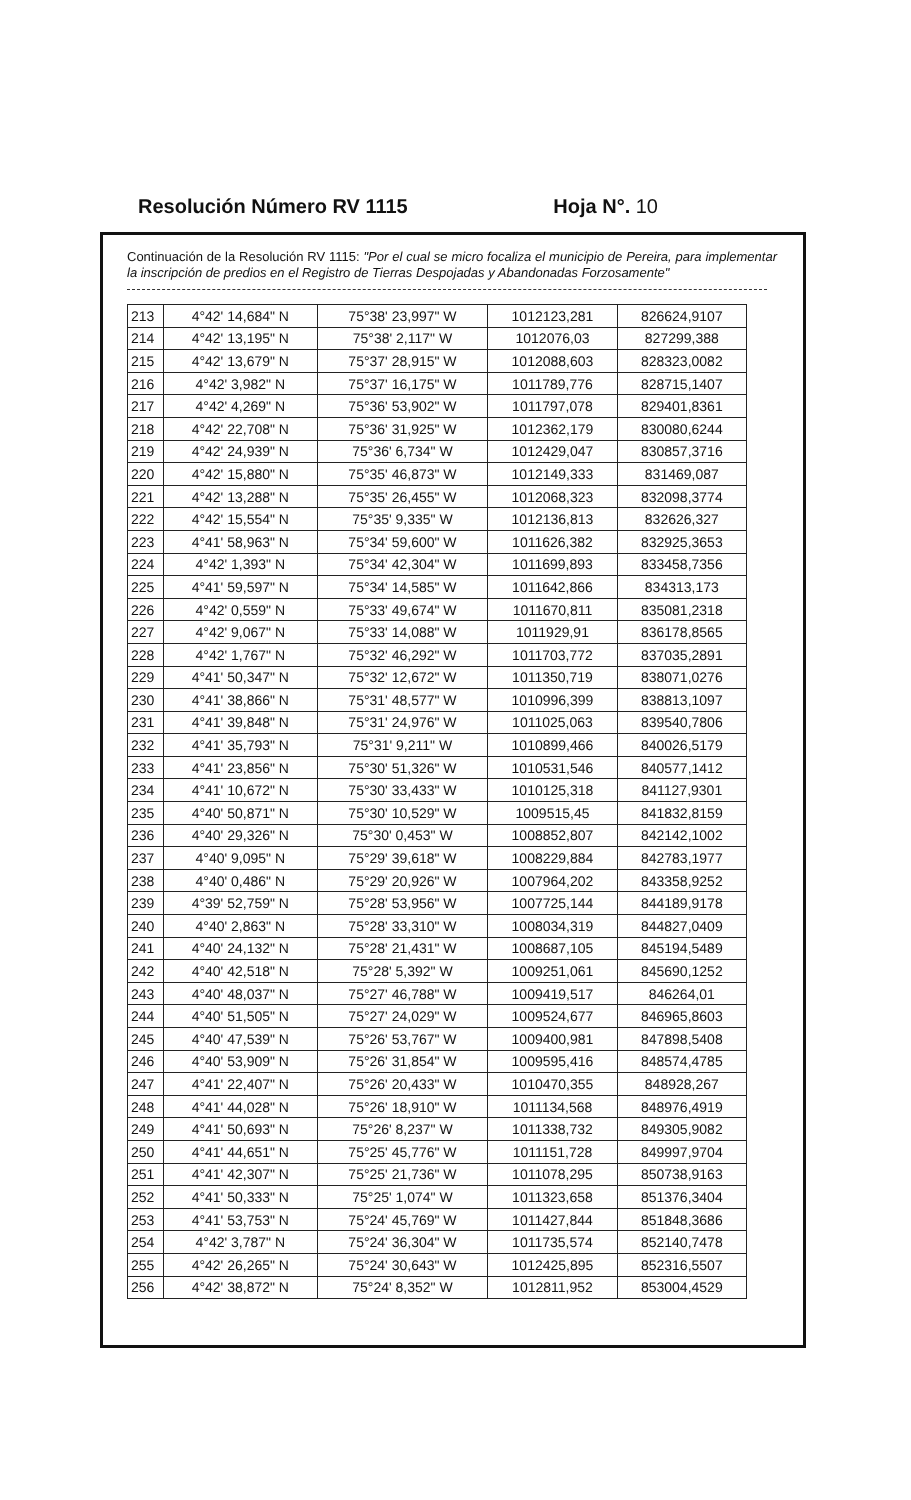Resolución Número RV 1115 Hoja N°. 10
Continuación de la Resolución RV 1115: "Por el cual se micro focaliza el municipio de Pereira, para implementar la inscripción de predios en el Registro de Tierras Despojadas y Abandonadas Forzosamente"
| 213 | 4°42' 14,684" N | 75°38' 23,997" W | 1012123,281 | 826624,9107 |
| 214 | 4°42' 13,195" N | 75°38' 2,117" W | 1012076,03 | 827299,388 |
| 215 | 4°42' 13,679" N | 75°37' 28,915" W | 1012088,603 | 828323,0082 |
| 216 | 4°42' 3,982" N | 75°37' 16,175" W | 1011789,776 | 828715,1407 |
| 217 | 4°42' 4,269" N | 75°36' 53,902" W | 1011797,078 | 829401,8361 |
| 218 | 4°42' 22,708" N | 75°36' 31,925" W | 1012362,179 | 830080,6244 |
| 219 | 4°42' 24,939" N | 75°36' 6,734" W | 1012429,047 | 830857,3716 |
| 220 | 4°42' 15,880" N | 75°35' 46,873" W | 1012149,333 | 831469,087 |
| 221 | 4°42' 13,288" N | 75°35' 26,455" W | 1012068,323 | 832098,3774 |
| 222 | 4°42' 15,554" N | 75°35' 9,335" W | 1012136,813 | 832626,327 |
| 223 | 4°41' 58,963" N | 75°34' 59,600" W | 1011626,382 | 832925,3653 |
| 224 | 4°42' 1,393" N | 75°34' 42,304" W | 1011699,893 | 833458,7356 |
| 225 | 4°41' 59,597" N | 75°34' 14,585" W | 1011642,866 | 834313,173 |
| 226 | 4°42' 0,559" N | 75°33' 49,674" W | 1011670,811 | 835081,2318 |
| 227 | 4°42' 9,067" N | 75°33' 14,088" W | 1011929,91 | 836178,8565 |
| 228 | 4°42' 1,767" N | 75°32' 46,292" W | 1011703,772 | 837035,2891 |
| 229 | 4°41' 50,347" N | 75°32' 12,672" W | 1011350,719 | 838071,0276 |
| 230 | 4°41' 38,866" N | 75°31' 48,577" W | 1010996,399 | 838813,1097 |
| 231 | 4°41' 39,848" N | 75°31' 24,976" W | 1011025,063 | 839540,7806 |
| 232 | 4°41' 35,793" N | 75°31' 9,211" W | 1010899,466 | 840026,5179 |
| 233 | 4°41' 23,856" N | 75°30' 51,326" W | 1010531,546 | 840577,1412 |
| 234 | 4°41' 10,672" N | 75°30' 33,433" W | 1010125,318 | 841127,9301 |
| 235 | 4°40' 50,871" N | 75°30' 10,529" W | 1009515,45 | 841832,8159 |
| 236 | 4°40' 29,326" N | 75°30' 0,453" W | 1008852,807 | 842142,1002 |
| 237 | 4°40' 9,095" N | 75°29' 39,618" W | 1008229,884 | 842783,1977 |
| 238 | 4°40' 0,486" N | 75°29' 20,926" W | 1007964,202 | 843358,9252 |
| 239 | 4°39' 52,759" N | 75°28' 53,956" W | 1007725,144 | 844189,9178 |
| 240 | 4°40' 2,863" N | 75°28' 33,310" W | 1008034,319 | 844827,0409 |
| 241 | 4°40' 24,132" N | 75°28' 21,431" W | 1008687,105 | 845194,5489 |
| 242 | 4°40' 42,518" N | 75°28' 5,392" W | 1009251,061 | 845690,1252 |
| 243 | 4°40' 48,037" N | 75°27' 46,788" W | 1009419,517 | 846264,01 |
| 244 | 4°40' 51,505" N | 75°27' 24,029" W | 1009524,677 | 846965,8603 |
| 245 | 4°40' 47,539" N | 75°26' 53,767" W | 1009400,981 | 847898,5408 |
| 246 | 4°40' 53,909" N | 75°26' 31,854" W | 1009595,416 | 848574,4785 |
| 247 | 4°41' 22,407" N | 75°26' 20,433" W | 1010470,355 | 848928,267 |
| 248 | 4°41' 44,028" N | 75°26' 18,910" W | 1011134,568 | 848976,4919 |
| 249 | 4°41' 50,693" N | 75°26' 8,237" W | 1011338,732 | 849305,9082 |
| 250 | 4°41' 44,651" N | 75°25' 45,776" W | 1011151,728 | 849997,9704 |
| 251 | 4°41' 42,307" N | 75°25' 21,736" W | 1011078,295 | 850738,9163 |
| 252 | 4°41' 50,333" N | 75°25' 1,074" W | 1011323,658 | 851376,3404 |
| 253 | 4°41' 53,753" N | 75°24' 45,769" W | 1011427,844 | 851848,3686 |
| 254 | 4°42' 3,787" N | 75°24' 36,304" W | 1011735,574 | 852140,7478 |
| 255 | 4°42' 26,265" N | 75°24' 30,643" W | 1012425,895 | 852316,5507 |
| 256 | 4°42' 38,872" N | 75°24' 8,352" W | 1012811,952 | 853004,4529 |